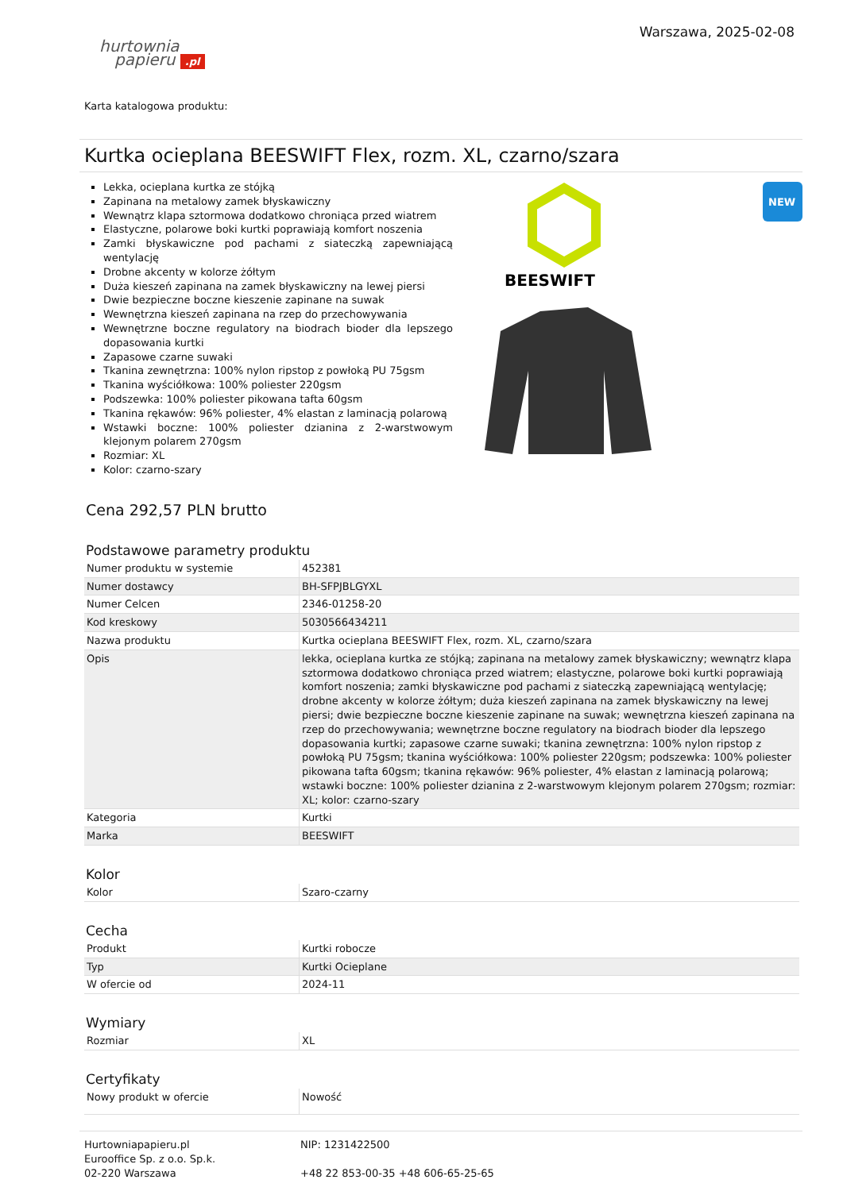hurtownia
papieru .pl
Warszawa, 2025-02-08
Karta katalogowa produktu:
Kurtka ocieplana BEESWIFT Flex, rozm. XL, czarno/szara
Lekka, ocieplana kurtka ze stójką
Zapinana na metalowy zamek błyskawiczny
Wewnątrz klapa sztormowa dodatkowo chroniąca przed wiatrem
Elastyczne, polarowe boki kurtki poprawiają komfort noszenia
Zamki błyskawiczne pod pachami z siateczką zapewniającą wentylację
Drobne akcenty w kolorze żółtym
Duża kieszeń zapinana na zamek błyskawiczny na lewej piersi
Dwie bezpieczne boczne kieszenie zapinane na suwak
Wewnętrzna kieszeń zapinana na rzep do przechowywania
Wewnętrzne boczne regulatory na biodrach bioder dla lepszego dopasowania kurtki
Zapasowe czarne suwaki
Tkanina zewnętrzna: 100% nylon ripstop z powłoką PU 75gsm
Tkanina wyściółkowa: 100% poliester 220gsm
Podszewka: 100% poliester pikowana tafta 60gsm
Tkanina rękawów: 96% poliester, 4% elastan z laminacją polarową
Wstawki boczne: 100% poliester dzianina z 2-warstwowym klejonym polarem 270gsm
Rozmiar: XL
Kolor: czarno-szary
BEESWIFT
NEW
Cena 292,57 PLN brutto
Podstawowe parametry produktu
| Numer produktu w systemie | 452381 |
| Numer dostawcy | BH-SFPJBLGYXL |
| Numer Celcen | 2346-01258-20 |
| Kod kreskowy | 5030566434211 |
| Nazwa produktu | Kurtka ocieplana BEESWIFT Flex, rozm. XL, czarno/szara |
| Opis | lekka, ocieplana kurtka ze stójką; zapinana na metalowy zamek błyskawiczny; wewnątrz klapa sztormowa dodatkowo chroniąca przed wiatrem; elastyczne, polarowe boki kurtki poprawiają komfort noszenia; zamki błyskawiczne pod pachami z siateczką zapewniającą wentylację; drobne akcenty w kolorze żółtym; duża kieszeń zapinana na zamek błyskawiczny na lewej piersi; dwie bezpieczne boczne kieszenie zapinane na suwak; wewnętrzna kieszeń zapinana na rzep do przechowywania; wewnętrzne boczne regulatory na biodrach bioder dla lepszego dopasowania kurtki; zapasowe czarne suwaki; tkanina zewnętrzna: 100% nylon ripstop z powłoką PU 75gsm; tkanina wyściółkowa: 100% poliester 220gsm; podszewka: 100% poliester pikowana tafta 60gsm; tkanina rękawów: 96% poliester, 4% elastan z laminacją polarową; wstawki boczne: 100% poliester dzianina z 2-warstwowym klejonym polarem 270gsm; rozmiar: XL; kolor: czarno-szary |
| Kategoria | Kurtki |
| Marka | BEESWIFT |
Kolor
| Kolor | Szaro-czarny |
Cecha
| Produkt | Kurtki robocze |
| Typ | Kurtki Ocieplane |
| W ofercie od | 2024-11 |
Wymiary
| Rozmiar | XL |
Certyfikaty
| Nowy produkt w ofercie | Nowość |
Hurtowniapapieru.pl
Eurooffice Sp. z o.o. Sp.k.
02-220 Warszawa
NIP: 1231422500
+48 22 853-00-35 +48 606-65-25-65